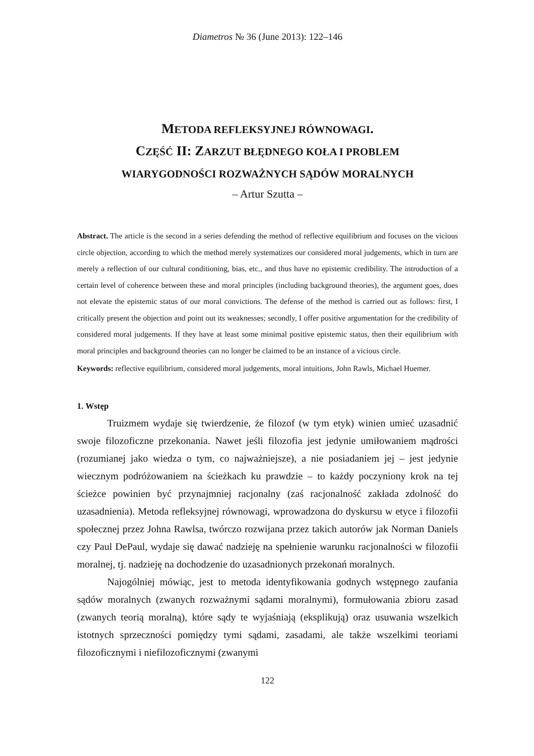Diametros № 36 (June 2013): 122–146
METODA REFLEKSYJNEJ RÓWNOWAGI.
CZĘŚĆ II: ZARZUT BŁĘDNEGO KOŁA I PROBLEM
WIARYGODNOŚCI ROZWAŻNYCH SĄDÓW MORALNYCH
– Artur Szutta –
Abstract. The article is the second in a series defending the method of reflective equilibrium and focuses on the vicious circle objection, according to which the method merely systematizes our considered moral judgements, which in turn are merely a reflection of our cultural conditioning, bias, etc., and thus have no epistemic credibility. The introduction of a certain level of coherence between these and moral principles (including background theories), the argument goes, does not elevate the epistemic status of our moral convictions. The defense of the method is carried out as follows: first, I critically present the objection and point out its weaknesses; secondly, I offer positive argumentation for the credibility of considered moral judgements. If they have at least some minimal positive epistemic status, then their equilibrium with moral principles and background theories can no longer be claimed to be an instance of a vicious circle.
Keywords: reflective equilibrium, considered moral judgements, moral intuitions, John Rawls, Michael Huemer.
1. Wstęp
Truizmem wydaje się twierdzenie, że filozof (w tym etyk) winien umieć uzasadnić swoje filozoficzne przekonania. Nawet jeśli filozofia jest jedynie umiłowaniem mądrości (rozumianej jako wiedza o tym, co najważniejsze), a nie posiadaniem jej – jest jedynie wiecznym podróżowaniem na ścieżkach ku prawdzie – to każdy poczyniony krok na tej ścieżce powinien być przynajmniej racjonalny (zaś racjonalność zakłada zdolność do uzasadnienia). Metoda refleksyjnej równowagi, wprowadzona do dyskursu w etyce i filozofii społecznej przez Johna Rawlsa, twórczo rozwijana przez takich autorów jak Norman Daniels czy Paul DePaul, wydaje się dawać nadzieję na spełnienie warunku racjonalności w filozofii moralnej, tj. nadzieję na dochodzenie do uzasadnionych przekonań moralnych.
Najogólniej mówiąc, jest to metoda identyfikowania godnych wstępnego zaufania sądów moralnych (zwanych rozważnymi sądami moralnymi), formułowania zbioru zasad (zwanych teorią moralną), które sądy te wyjaśniają (eksplikują) oraz usuwania wszelkich istotnych sprzeczności pomiędzy tymi sądami, zasadami, ale także wszelkimi teoriami filozoficznymi i niefilozoficznymi (zwanymi
122